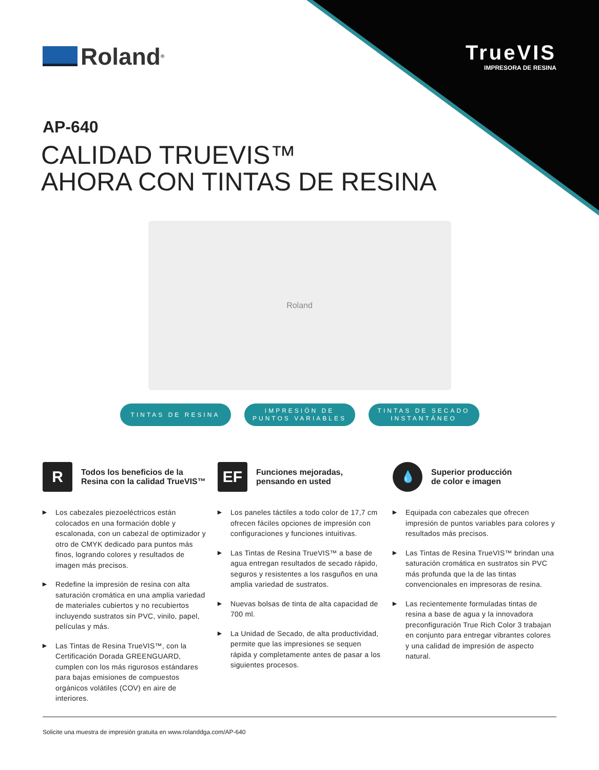Roland<sup>®</sup>
TrueVIS
IMPRESORA DE RESINA
AP-640
CALIDAD TRUEVIS™
AHORA CON TINTAS DE RESINA
Roland
TINTAS DE RESINA IMPRESIÓN DE
PUNTOS VARIABLES
TINTAS DE SECADO
INSTANTÁNEO
R
Todos los beneficios de la
Resina con la calidad TrueVIS™
▶ Los cabezales piezoeléctricos están colocados en una formación doble y escalonada, con un cabezal de optimizador y otro de CMYK dedicado para puntos más finos, logrando colores y resultados de imagen más precisos.
▶ Redefine la impresión de resina con alta saturación cromática en una amplia variedad de materiales cubiertos y no recubiertos incluyendo sustratos sin PVC, vinilo, papel, películas y más.
▶ Las Tintas de Resina TrueVIS™, con la Certificación Dorada GREENGUARD, cumplen con los más rigurosos estándares para bajas emisiones de compuestos orgánicos volátiles (COV) en aire de interiores.
EF
Funciones mejoradas,
pensando en usted
▶ Los paneles táctiles a todo color de 17,7 cm ofrecen fáciles opciones de impresión con configuraciones y funciones intuitivas.
▶ Las Tintas de Resina TrueVIS™ a base de agua entregan resultados de secado rápido, seguros y resistentes a los rasguños en una amplia variedad de sustratos.
▶ Nuevas bolsas de tinta de alta capacidad de 700 ml.
▶ La Unidad de Secado, de alta productividad, permite que las impresiones se sequen rápida y completamente antes de pasar a los siguientes procesos.
💧
Superior producción
de color e imagen
▶ Equipada con cabezales que ofrecen impresión de puntos variables para colores y resultados más precisos.
▶ Las Tintas de Resina TrueVIS™ brindan una saturación cromática en sustratos sin PVC más profunda que la de las tintas convencionales en impresoras de resina.
▶ Las recientemente formuladas tintas de resina a base de agua y la innovadora preconfiguración True Rich Color 3 trabajan en conjunto para entregar vibrantes colores y una calidad de impresión de aspecto natural.
Solicite una muestra de impresión gratuita en www.rolanddga.com/AP-640